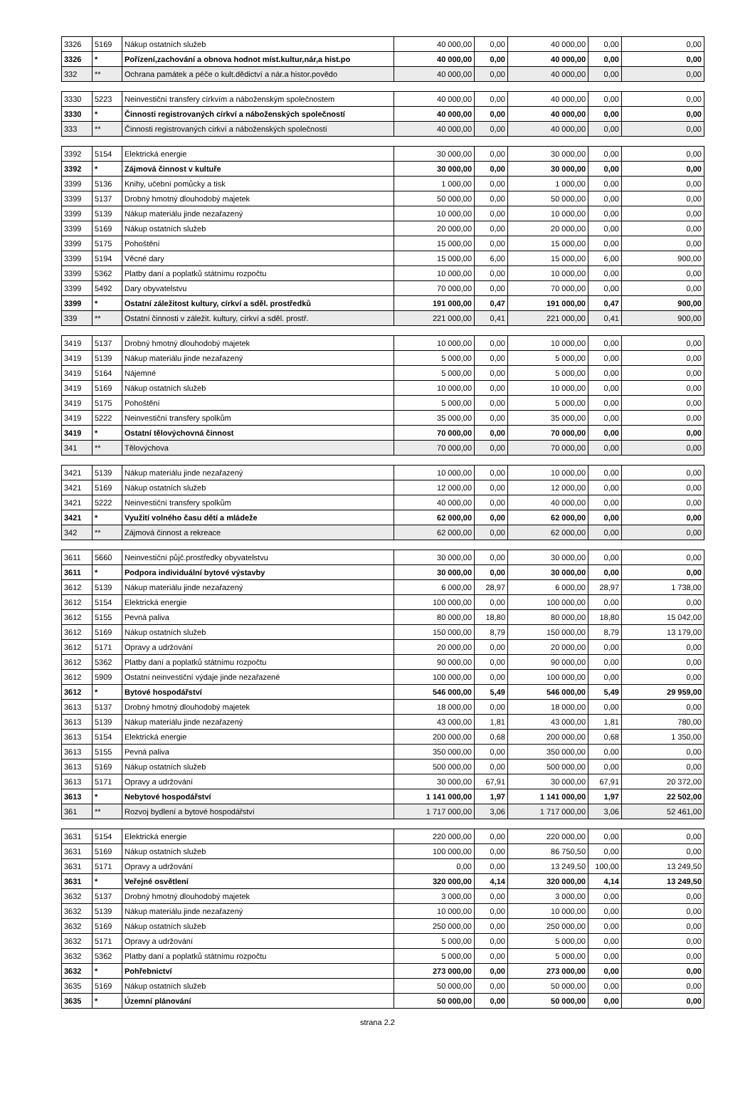| 3326 | 5169 | Nákup ostatních služeb | 40 000,00 | 0,00 | 40 000,00 | 0,00 | 0,00 |
| 3326 | * | Pořízení,zachování a obnova hodnot míst.kultur,nár,a hist.po | 40 000,00 | 0,00 | 40 000,00 | 0,00 | 0,00 |
| 332 | ** | Ochrana památek a péče o kult.dědictví a nár.a histor.povědo | 40 000,00 | 0,00 | 40 000,00 | 0,00 | 0,00 |
| 3330 | 5223 | Neinvestiční transfery církvím a náboženským společnostem | 40 000,00 | 0,00 | 40 000,00 | 0,00 | 0,00 |
| 3330 | * | Činnosti registrovaných církví a náboženských společností | 40 000,00 | 0,00 | 40 000,00 | 0,00 | 0,00 |
| 333 | ** | Činnosti registrovaných církví a náboženských společností | 40 000,00 | 0,00 | 40 000,00 | 0,00 | 0,00 |
| 3392 | 5154 | Elektrická energie | 30 000,00 | 0,00 | 30 000,00 | 0,00 | 0,00 |
| 3392 | * | Zájmová činnost v kultuře | 30 000,00 | 0,00 | 30 000,00 | 0,00 | 0,00 |
| 3399 | 5136 | Knihy, učební pomůcky a tisk | 1 000,00 | 0,00 | 1 000,00 | 0,00 | 0,00 |
| 3399 | 5137 | Drobný hmotný dlouhodobý majetek | 50 000,00 | 0,00 | 50 000,00 | 0,00 | 0,00 |
| 3399 | 5139 | Nákup materiálu jinde nezařazený | 10 000,00 | 0,00 | 10 000,00 | 0,00 | 0,00 |
| 3399 | 5169 | Nákup ostatních služeb | 20 000,00 | 0,00 | 20 000,00 | 0,00 | 0,00 |
| 3399 | 5175 | Pohoštění | 15 000,00 | 0,00 | 15 000,00 | 0,00 | 0,00 |
| 3399 | 5194 | Věcné dary | 15 000,00 | 6,00 | 15 000,00 | 6,00 | 900,00 |
| 3399 | 5362 | Platby daní a poplatků státnímu rozpočtu | 10 000,00 | 0,00 | 10 000,00 | 0,00 | 0,00 |
| 3399 | 5492 | Dary obyvatelstvu | 70 000,00 | 0,00 | 70 000,00 | 0,00 | 0,00 |
| 3399 | * | Ostatní záležitost kultury, církví a sděl. prostředků | 191 000,00 | 0,47 | 191 000,00 | 0,47 | 900,00 |
| 339 | ** | Ostatní činnosti v záležit. kultury, církví a sděl. prostř. | 221 000,00 | 0,41 | 221 000,00 | 0,41 | 900,00 |
| 3419 | 5137 | Drobný hmotný dlouhodobý majetek | 10 000,00 | 0,00 | 10 000,00 | 0,00 | 0,00 |
| 3419 | 5139 | Nákup materiálu jinde nezařazený | 5 000,00 | 0,00 | 5 000,00 | 0,00 | 0,00 |
| 3419 | 5164 | Nájemné | 5 000,00 | 0,00 | 5 000,00 | 0,00 | 0,00 |
| 3419 | 5169 | Nákup ostatních služeb | 10 000,00 | 0,00 | 10 000,00 | 0,00 | 0,00 |
| 3419 | 5175 | Pohoštění | 5 000,00 | 0,00 | 5 000,00 | 0,00 | 0,00 |
| 3419 | 5222 | Neinvestiční transfery spolkům | 35 000,00 | 0,00 | 35 000,00 | 0,00 | 0,00 |
| 3419 | * | Ostatní tělovýchovná činnost | 70 000,00 | 0,00 | 70 000,00 | 0,00 | 0,00 |
| 341 | ** | Tělovýchova | 70 000,00 | 0,00 | 70 000,00 | 0,00 | 0,00 |
| 3421 | 5139 | Nákup materiálu jinde nezařazený | 10 000,00 | 0,00 | 10 000,00 | 0,00 | 0,00 |
| 3421 | 5169 | Nákup ostatních služeb | 12 000,00 | 0,00 | 12 000,00 | 0,00 | 0,00 |
| 3421 | 5222 | Neinvestiční transfery spolkům | 40 000,00 | 0,00 | 40 000,00 | 0,00 | 0,00 |
| 3421 | * | Využití volného času dětí a mládeže | 62 000,00 | 0,00 | 62 000,00 | 0,00 | 0,00 |
| 342 | ** | Zájmová činnost a rekreace | 62 000,00 | 0,00 | 62 000,00 | 0,00 | 0,00 |
| 3611 | 5660 | Neinvestiční půjč.prostředky obyvatelstvu | 30 000,00 | 0,00 | 30 000,00 | 0,00 | 0,00 |
| 3611 | * | Podpora individuální bytové výstavby | 30 000,00 | 0,00 | 30 000,00 | 0,00 | 0,00 |
| 3612 | 5139 | Nákup materiálu jinde nezařazený | 6 000,00 | 28,97 | 6 000,00 | 28,97 | 1 738,00 |
| 3612 | 5154 | Elektrická energie | 100 000,00 | 0,00 | 100 000,00 | 0,00 | 0,00 |
| 3612 | 5155 | Pevná paliva | 80 000,00 | 18,80 | 80 000,00 | 18,80 | 15 042,00 |
| 3612 | 5169 | Nákup ostatních služeb | 150 000,00 | 8,79 | 150 000,00 | 8,79 | 13 179,00 |
| 3612 | 5171 | Opravy a udržování | 20 000,00 | 0,00 | 20 000,00 | 0,00 | 0,00 |
| 3612 | 5362 | Platby daní a poplatků státnímu rozpočtu | 90 000,00 | 0,00 | 90 000,00 | 0,00 | 0,00 |
| 3612 | 5909 | Ostatní neinvestiční výdaje jinde nezařazené | 100 000,00 | 0,00 | 100 000,00 | 0,00 | 0,00 |
| 3612 | * | Bytové hospodářství | 546 000,00 | 5,49 | 546 000,00 | 5,49 | 29 959,00 |
| 3613 | 5137 | Drobný hmotný dlouhodobý majetek | 18 000,00 | 0,00 | 18 000,00 | 0,00 | 0,00 |
| 3613 | 5139 | Nákup materiálu jinde nezařazený | 43 000,00 | 1,81 | 43 000,00 | 1,81 | 780,00 |
| 3613 | 5154 | Elektrická energie | 200 000,00 | 0,68 | 200 000,00 | 0,68 | 1 350,00 |
| 3613 | 5155 | Pevná paliva | 350 000,00 | 0,00 | 350 000,00 | 0,00 | 0,00 |
| 3613 | 5169 | Nákup ostatních služeb | 500 000,00 | 0,00 | 500 000,00 | 0,00 | 0,00 |
| 3613 | 5171 | Opravy a udržování | 30 000,00 | 67,91 | 30 000,00 | 67,91 | 20 372,00 |
| 3613 | * | Nebytové hospodářství | 1 141 000,00 | 1,97 | 1 141 000,00 | 1,97 | 22 502,00 |
| 361 | ** | Rozvoj bydlení a bytové hospodářství | 1 717 000,00 | 3,06 | 1 717 000,00 | 3,06 | 52 461,00 |
| 3631 | 5154 | Elektrická energie | 220 000,00 | 0,00 | 220 000,00 | 0,00 | 0,00 |
| 3631 | 5169 | Nákup ostatních služeb | 100 000,00 | 0,00 | 86 750,50 | 0,00 | 0,00 |
| 3631 | 5171 | Opravy a udržování | 0,00 | 0,00 | 13 249,50 | 100,00 | 13 249,50 |
| 3631 | * | Veřejné osvětlení | 320 000,00 | 4,14 | 320 000,00 | 4,14 | 13 249,50 |
| 3632 | 5137 | Drobný hmotný dlouhodobý majetek | 3 000,00 | 0,00 | 3 000,00 | 0,00 | 0,00 |
| 3632 | 5139 | Nákup materiálu jinde nezařazený | 10 000,00 | 0,00 | 10 000,00 | 0,00 | 0,00 |
| 3632 | 5169 | Nákup ostatních služeb | 250 000,00 | 0,00 | 250 000,00 | 0,00 | 0,00 |
| 3632 | 5171 | Opravy a udržování | 5 000,00 | 0,00 | 5 000,00 | 0,00 | 0,00 |
| 3632 | 5362 | Platby daní a poplatků státnímu rozpočtu | 5 000,00 | 0,00 | 5 000,00 | 0,00 | 0,00 |
| 3632 | * | Pohřebnictví | 273 000,00 | 0,00 | 273 000,00 | 0,00 | 0,00 |
| 3635 | 5169 | Nákup ostatních služeb | 50 000,00 | 0,00 | 50 000,00 | 0,00 | 0,00 |
| 3635 | * | Územní plánování | 50 000,00 | 0,00 | 50 000,00 | 0,00 | 0,00 |
strana 2.2